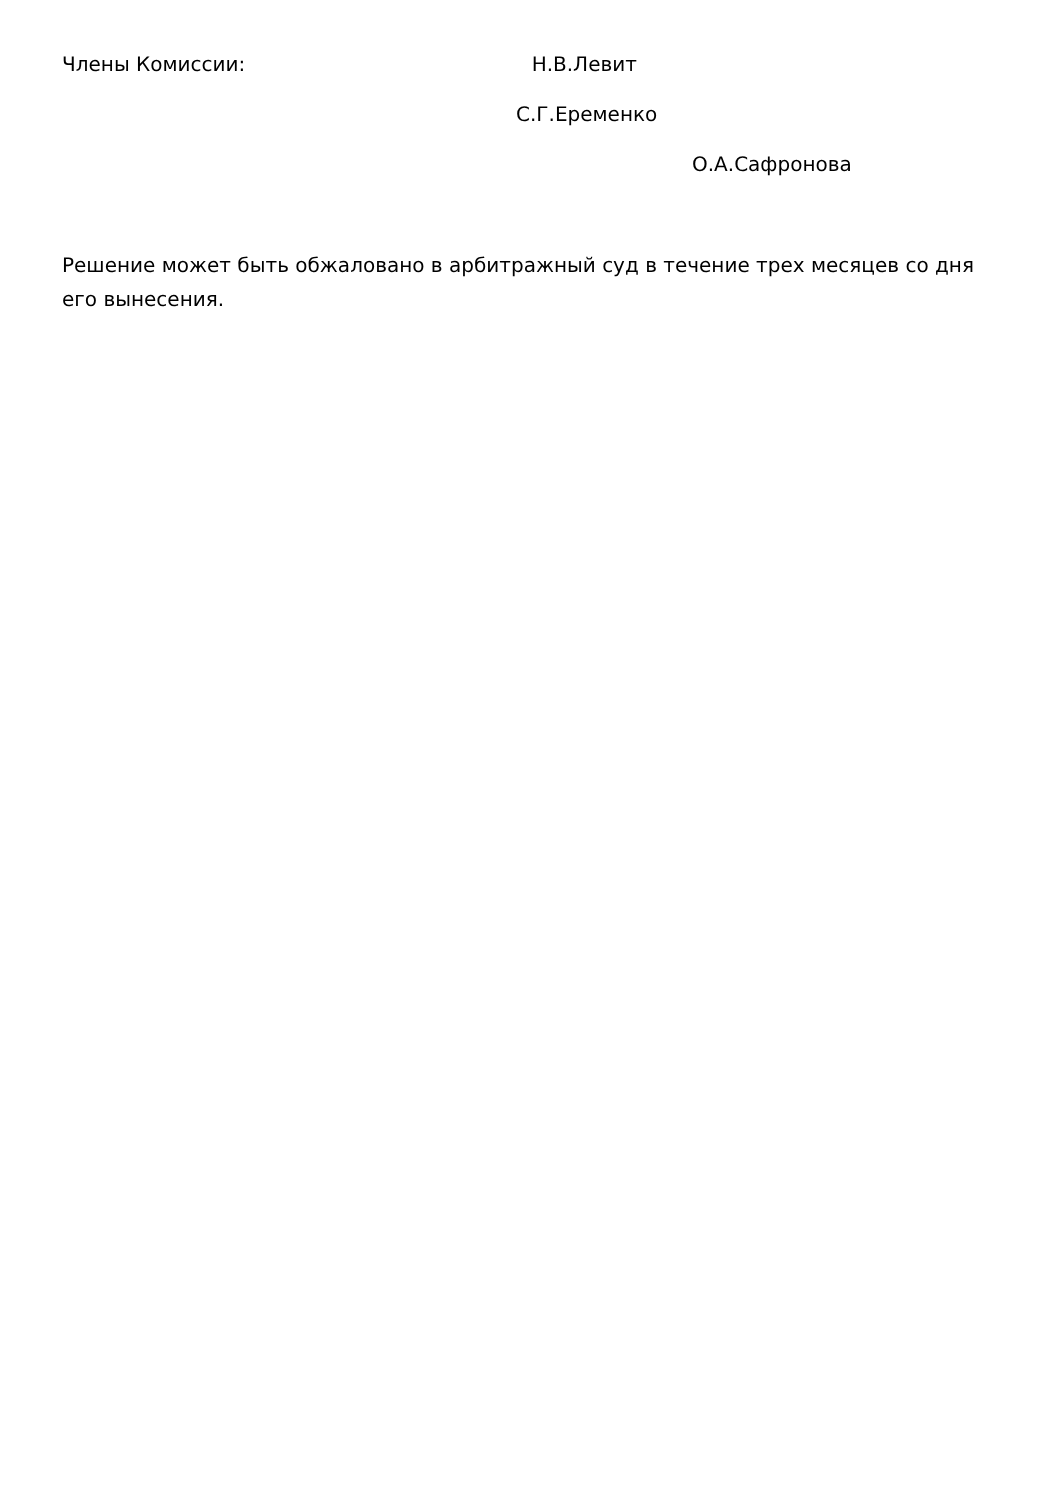Члены Комиссии: Н.В.Левит
С.Г.Еременко
О.А.Сафронова
Решение может быть обжаловано в арбитражный суд в течение трех месяцев со дня его вынесения.